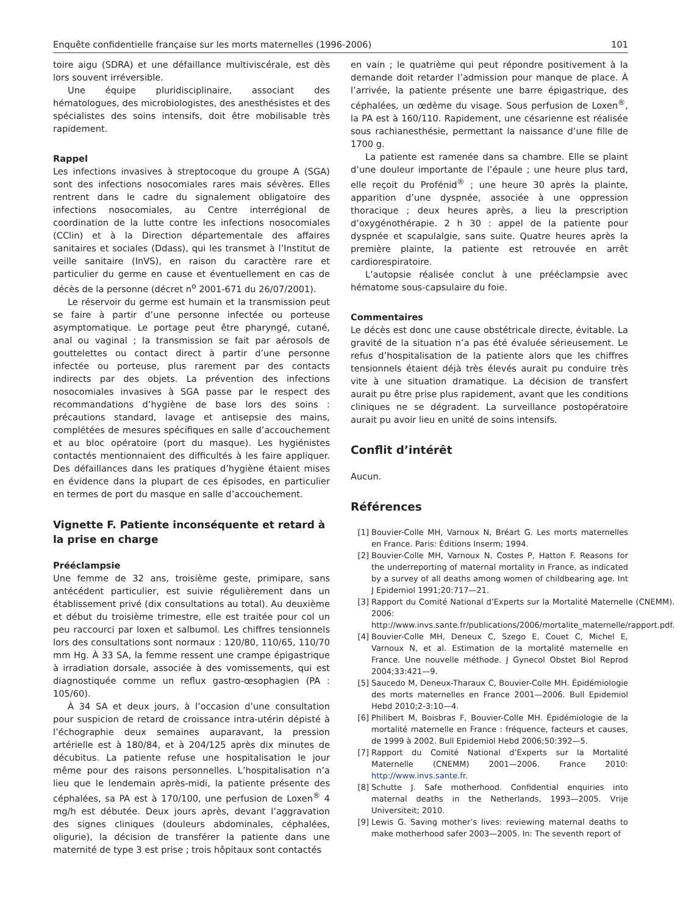Enquête confidentielle française sur les morts maternelles (1996-2006) 101
toire aigu (SDRA) et une défaillance multiviscérale, est dès lors souvent irréversible.
Une équipe pluridisciplinaire, associant des hématologues, des microbiologistes, des anesthésistes et des spécialistes des soins intensifs, doit être mobilisable très rapidement.
Rappel
Les infections invasives à streptocoque du groupe A (SGA) sont des infections nosocomiales rares mais sévères. Elles rentrent dans le cadre du signalement obligatoire des infections nosocomiales, au Centre interrégional de coordination de la lutte contre les infections nosocomiales (CClin) et à la Direction départementale des affaires sanitaires et sociales (Ddass), qui les transmet à l’Institut de veille sanitaire (InVS), en raison du caractère rare et particulier du germe en cause et éventuellement en cas de décès de la personne (décret n<sup>o</sup> 2001-671 du 26/07/2001).
Le réservoir du germe est humain et la transmission peut se faire à partir d’une personne infectée ou porteuse asymptomatique. Le portage peut être pharyngé, cutané, anal ou vaginal ; la transmission se fait par aérosols de gouttelettes ou contact direct à partir d’une personne infectée ou porteuse, plus rarement par des contacts indirects par des objets. La prévention des infections nosocomiales invasives à SGA passe par le respect des recommandations d’hygiène de base lors des soins : précautions standard, lavage et antisepsie des mains, complétées de mesures spécifiques en salle d’accouchement et au bloc opératoire (port du masque). Les hygiénistes contactés mentionnaient des difficultés à les faire appliquer. Des défaillances dans les pratiques d’hygiène étaient mises en évidence dans la plupart de ces épisodes, en particulier en termes de port du masque en salle d’accouchement.
Vignette F. Patiente inconséquente et retard à la prise en charge
Prééclampsie
Une femme de 32 ans, troisième geste, primipare, sans antécédent particulier, est suivie régulièrement dans un établissement privé (dix consultations au total). Au deuxième et début du troisième trimestre, elle est traitée pour col un peu raccourci par loxen et salbumol. Les chiffres tensionnels lors des consultations sont normaux : 120/80, 110/65, 110/70 mm Hg. À 33 SA, la femme ressent une crampe épigastrique à irradiation dorsale, associée à des vomissements, qui est diagnostiquée comme un reflux gastro-œsophagien (PA : 105/60).
À 34 SA et deux jours, à l’occasion d’une consultation pour suspicion de retard de croissance intra-utérin dépisté à l’échographie deux semaines auparavant, la pression artérielle est à 180/84, et à 204/125 après dix minutes de décubitus. La patiente refuse une hospitalisation le jour même pour des raisons personnelles. L’hospitalisation n’a lieu que le lendemain après-midi, la patiente présente des céphalées, sa PA est à 170/100, une perfusion de Loxen<sup>®</sup> 4 mg/h est débutée. Deux jours après, devant l’aggravation des signes cliniques (douleurs abdominales, céphalées, oligurie), la décision de transférer la patiente dans une maternité de type 3 est prise ; trois hôpitaux sont contactés
en vain ; le quatrième qui peut répondre positivement à la demande doit retarder l’admission pour manque de place. À l’arrivée, la patiente présente une barre épigastrique, des céphalées, un œdème du visage. Sous perfusion de Loxen<sup>®</sup>, la PA est à 160/110. Rapidement, une césarienne est réalisée sous rachianesthésie, permettant la naissance d’une fille de 1700 g.
La patiente est ramenée dans sa chambre. Elle se plaint d’une douleur importante de l’épaule ; une heure plus tard, elle reçoit du Profénid<sup>®</sup> ; une heure 30 après la plainte, apparition d’une dyspnée, associée à une oppression thoracique ; deux heures après, a lieu la prescription d’oxygénothérapie. 2 h 30 : appel de la patiente pour dyspnée et scapulalgie, sans suite. Quatre heures après la première plainte, la patiente est retrouvée en arrêt cardiorespiratoire.
L’autopsie réalisée conclut à une prééclampsie avec hématome sous-capsulaire du foie.
Commentaires
Le décès est donc une cause obstétricale directe, évitable. La gravité de la situation n’a pas été évaluée sérieusement. Le refus d’hospitalisation de la patiente alors que les chiffres tensionnels étaient déjà très élevés aurait pu conduire très vite à une situation dramatique. La décision de transfert aurait pu être prise plus rapidement, avant que les conditions cliniques ne se dégradent. La surveillance postopératoire aurait pu avoir lieu en unité de soins intensifs.
Conflit d’intérêt
Aucun.
Références
[1] Bouvier-Colle MH, Varnoux N, Bréart G. Les morts maternelles en France. Paris: Éditions Inserm; 1994.
[2] Bouvier-Colle MH, Varnoux N, Costes P, Hatton F. Reasons for the underreporting of maternal mortality in France, as indicated by a survey of all deaths among women of childbearing age. Int J Epidemiol 1991;20:717—21.
[3] Rapport du Comité National d’Experts sur la Mortalité Maternelle (CNEMM). 2006: http://www.invs.sante.fr/publications/2006/mortalite_maternelle/rapport.pdf.
[4] Bouvier-Colle MH, Deneux C, Szego E, Couet C, Michel E, Varnoux N, et al. Estimation de la mortalité maternelle en France. Une nouvelle méthode. J Gynecol Obstet Biol Reprod 2004;33:421—9.
[5] Saucedo M, Deneux-Tharaux C, Bouvier-Colle MH. Épidémiologie des morts maternelles en France 2001—2006. Bull Epidemiol Hebd 2010;2-3:10—4.
[6] Philibert M, Boisbras F, Bouvier-Colle MH. Épidémiologie de la mortalité maternelle en France : fréquence, facteurs et causes, de 1999 à 2002. Bull Epidemiol Hebd 2006;50:392—5.
[7] Rapport du Comité National d’Experts sur la Mortalité Maternelle (CNEMM) 2001—2006. France 2010: http://www.invs.sante.fr.
[8] Schutte J. Safe motherhood. Confidential enquiries into maternal deaths in the Netherlands, 1993—2005. Vrije Universiteit; 2010.
[9] Lewis G. Saving mother’s lives: reviewing maternal deaths to make motherhood safer 2003—2005. In: The seventh report of